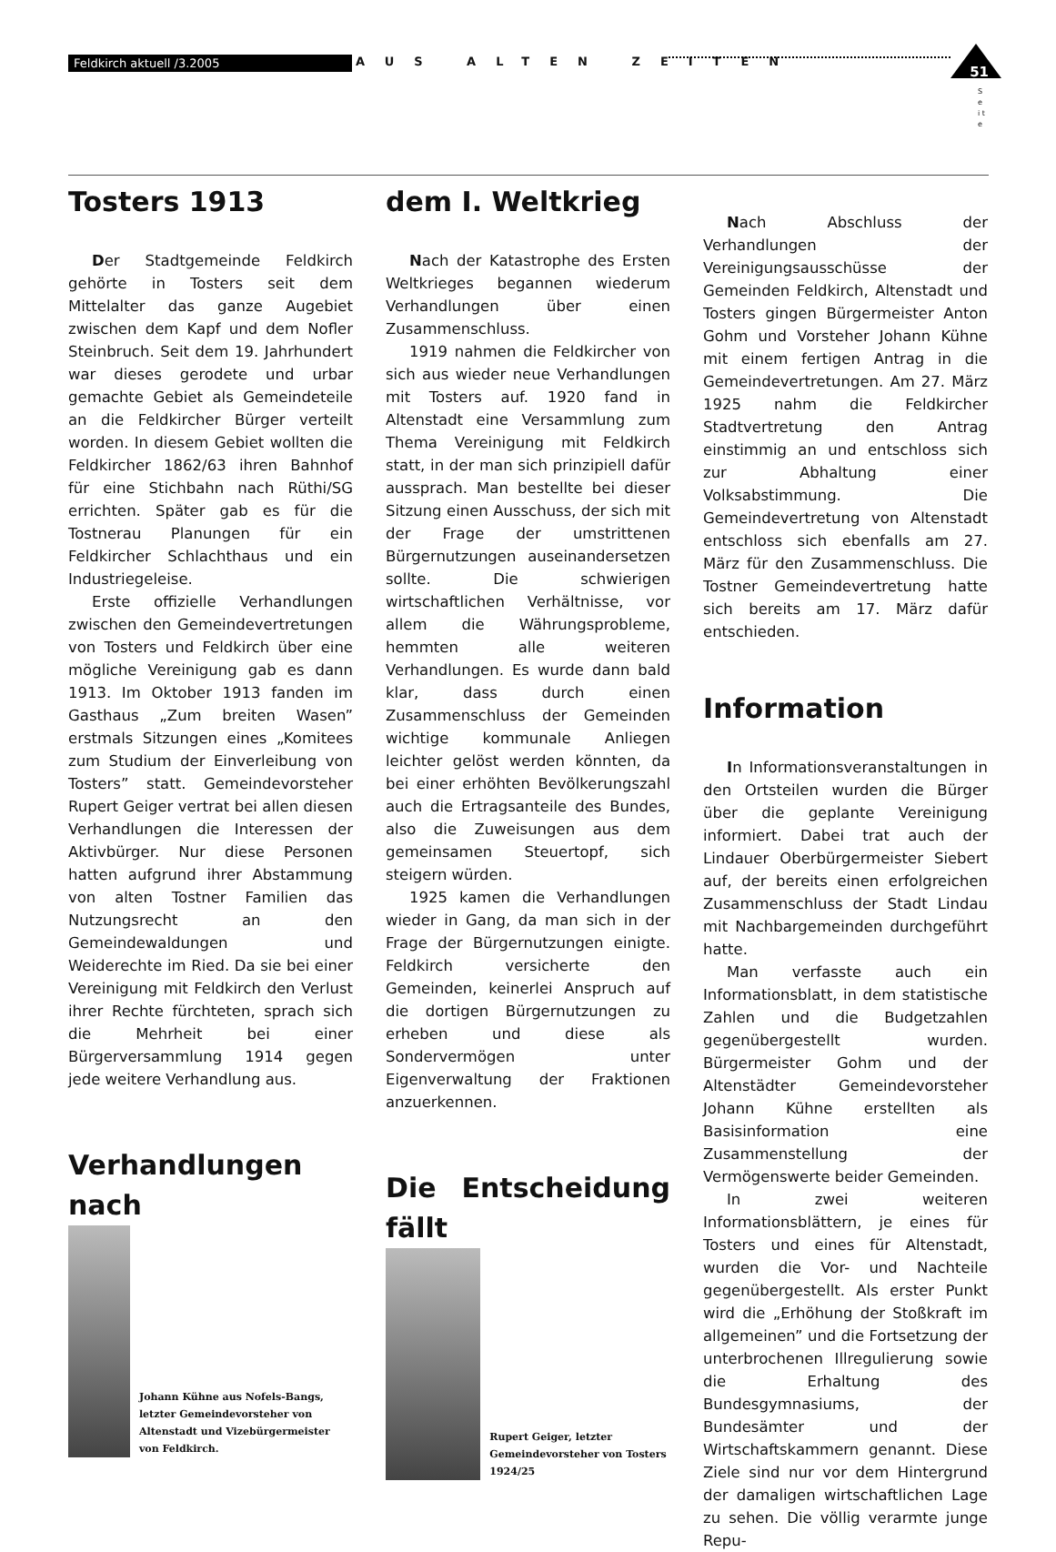Feldkirch aktuell /3.2005 AUS ALTEN ZEITEN
51
S e i t e
Tosters 1913
Der Stadtgemeinde Feldkirch gehörte in Tosters seit dem Mittelalter das ganze Augebiet zwischen dem Kapf und dem Nofler Steinbruch. Seit dem 19. Jahrhundert war dieses gerodete und urbar gemachte Gebiet als Gemeindeteile an die Feldkircher Bürger verteilt worden. In diesem Gebiet wollten die Feldkircher 1862/63 ihren Bahnhof für eine Stichbahn nach Rüthi/SG errichten. Später gab es für die Tostnerau Planungen für ein Feldkircher Schlachthaus und ein Industriegeleise.
Erste offizielle Verhandlungen zwischen den Gemeindevertretungen von Tosters und Feldkirch über eine mögliche Vereinigung gab es dann 1913. Im Oktober 1913 fanden im Gasthaus „Zum breiten Wasen” erstmals Sitzungen eines „Komitees zum Studium der Einverleibung von Tosters” statt. Gemeindevorsteher Rupert Geiger vertrat bei allen diesen Verhandlungen die Interessen der Aktivbürger. Nur diese Personen hatten aufgrund ihrer Abstammung von alten Tostner Familien das Nutzungsrecht an den Gemeindewaldungen und Weiderechte im Ried. Da sie bei einer Vereinigung mit Feldkirch den Verlust ihrer Rechte fürchteten, sprach sich die Mehrheit bei einer Bürgerversammlung 1914 gegen jede weitere Verhandlung aus.
Verhandlungen nach
Johann Kühne aus Nofels-Bangs, letzter Gemeindevorsteher von Altenstadt und Vizebürgermeister von Feldkirch.
dem I. Weltkrieg
Nach der Katastrophe des Ersten Weltkrieges begannen wiederum Verhandlungen über einen Zusammenschluss.
1919 nahmen die Feldkircher von sich aus wieder neue Verhandlungen mit Tosters auf. 1920 fand in Altenstadt eine Versammlung zum Thema Vereinigung mit Feldkirch statt, in der man sich prinzipiell dafür aussprach. Man bestellte bei dieser Sitzung einen Ausschuss, der sich mit der Frage der umstrittenen Bürgernutzungen auseinandersetzen sollte. Die schwierigen wirtschaftlichen Verhältnisse, vor allem die Währungsprobleme, hemmten alle weiteren Verhandlungen. Es wurde dann bald klar, dass durch einen Zusammenschluss der Gemeinden wichtige kommunale Anliegen leichter gelöst werden könnten, da bei einer erhöhten Bevölkerungszahl auch die Ertragsanteile des Bundes, also die Zuweisungen aus dem gemeinsamen Steuertopf, sich steigern würden.
1925 kamen die Verhandlungen wieder in Gang, da man sich in der Frage der Bürgernutzungen einigte. Feldkirch versicherte den Gemeinden, keinerlei Anspruch auf die dortigen Bürgernutzungen zu erheben und diese als Sondervermögen unter Eigenverwaltung der Fraktionen anzuerkennen.
Die Entscheidung fällt
Rupert Geiger, letzter Gemeindevorsteher von Tosters 1924/25
Nach Abschluss der Verhandlungen der Vereinigungsausschüsse der Gemeinden Feldkirch, Altenstadt und Tosters gingen Bürgermeister Anton Gohm und Vorsteher Johann Kühne mit einem fertigen Antrag in die Gemeindevertretungen. Am 27. März 1925 nahm die Feldkircher Stadtvertretung den Antrag einstimmig an und entschloss sich zur Abhaltung einer Volksabstimmung. Die Gemeindevertretung von Altenstadt entschloss sich ebenfalls am 27. März für den Zusammenschluss. Die Tostner Gemeindevertretung hatte sich bereits am 17. März dafür entschieden.
Information
In Informationsveranstaltungen in den Ortsteilen wurden die Bürger über die geplante Vereinigung informiert. Dabei trat auch der Lindauer Oberbürgermeister Siebert auf, der bereits einen erfolgreichen Zusammenschluss der Stadt Lindau mit Nachbargemeinden durchgeführt hatte.
Man verfasste auch ein Informationsblatt, in dem statistische Zahlen und die Budgetzahlen gegenübergestellt wurden. Bürgermeister Gohm und der Altenstädter Gemeindevorsteher Johann Kühne erstellten als Basisinformation eine Zusammenstellung der Vermögenswerte beider Gemeinden.
In zwei weiteren Informationsblättern, je eines für Tosters und eines für Altenstadt, wurden die Vor- und Nachteile gegenübergestellt. Als erster Punkt wird die „Erhöhung der Stoßkraft im allgemeinen” und die Fortsetzung der unterbrochenen Illregulierung sowie die Erhaltung des Bundesgymnasiums, der Bundesämter und der Wirtschaftskammern genannt. Diese Ziele sind nur vor dem Hintergrund der damaligen wirtschaftlichen Lage zu sehen. Die völlig verarmte junge Repu-